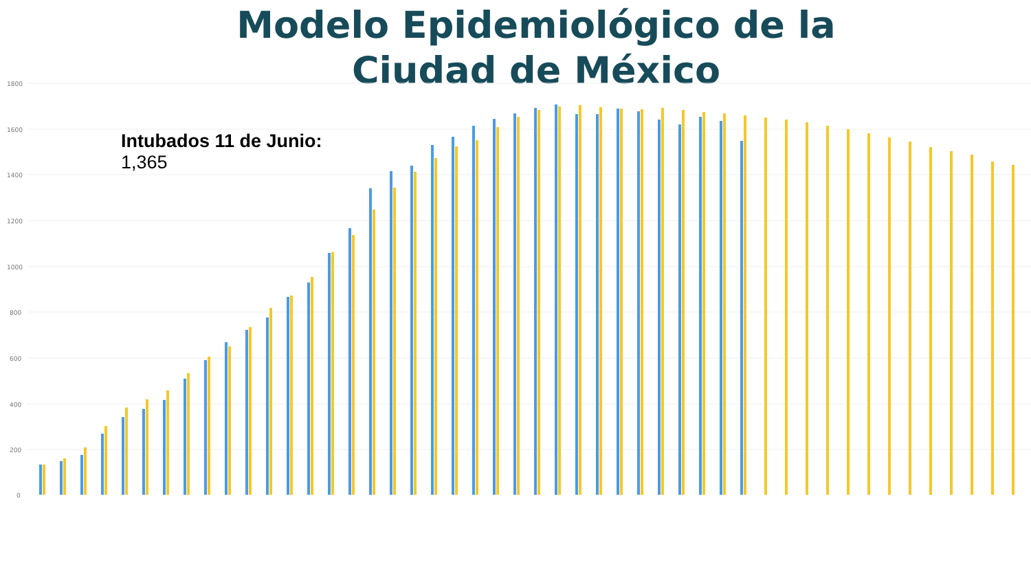Modelo Epidemiológico de la Ciudad de México
1800
1600
1400
1200
1000
800
600
400
200
0
Intubados 11 de Junio:
1,365